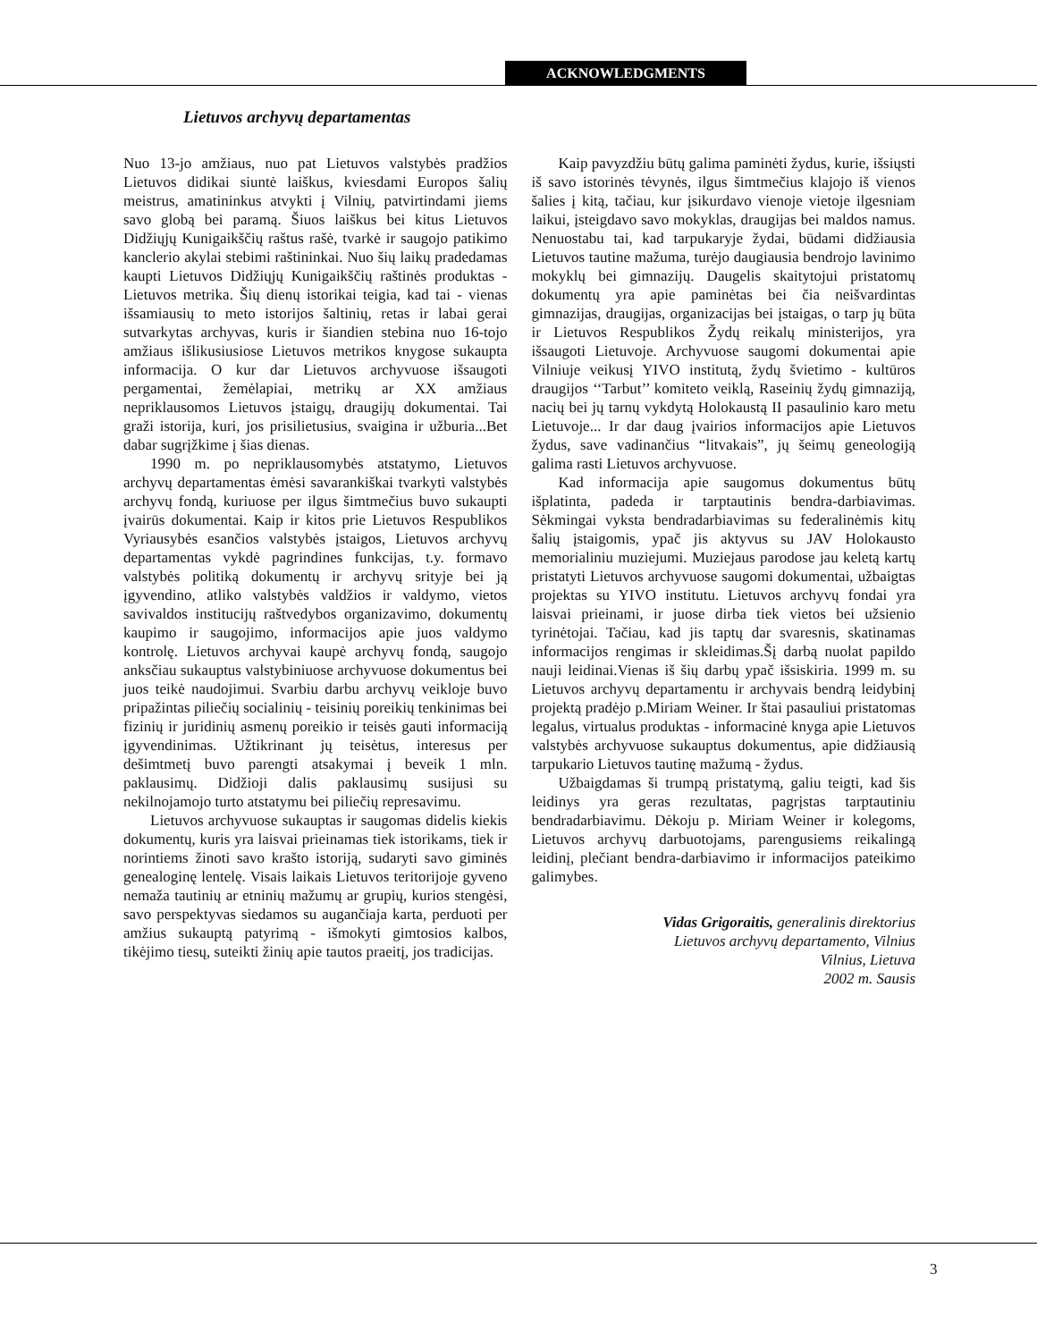ACKNOWLEDGMENTS
Lietuvos archyvų departamentas
Nuo 13-jo amžiaus, nuo pat Lietuvos valstybės pradžios Lietuvos didikai siuntė laiškus, kviesdami Europos šalių meistrus, amatininkus atvykti į Vilnių, patvirtindami jiems savo globą bei paramą. Šiuos laiškus bei kitus Lietuvos Didžiųjų Kunigaikščių raštus rašė, tvarkė ir saugojo patikimo kanclerio akylai stebimi raštininkai. Nuo šių laikų pradedamas kaupti Lietuvos Didžiųjų Kunigaikščių raštinės produktas - Lietuvos metrika. Šių dienų istorikai teigia, kad tai - vienas išsamiausių to meto istorijos šaltinių, retas ir labai gerai sutvarkytas archyvas, kuris ir šiandien stebina nuo 16-tojo amžiaus išlikusiusiose Lietuvos metrikos knygose sukaupta informacija. O kur dar Lietuvos archyvuose išsaugoti pergamentai, žemėlapiai, metrikų ar XX amžiaus nepriklausomos Lietuvos įstaigų, draugijų dokumentai. Tai graži istorija, kuri, jos prisilietusius, svaigina ir užburia...Bet dabar sugrįžkime į šias dienas.
1990 m. po nepriklausomybės atstatymo, Lietuvos archyvų departamentas ėmėsi savarankiškai tvarkyti valstybės archyvų fondą, kuriuose per ilgus šimtmečius buvo sukaupti įvairūs dokumentai. Kaip ir kitos prie Lietuvos Respublikos Vyriausybės esančios valstybės įstaigos, Lietuvos archyvų departamentas vykdė pagrindines funkcijas, t.y. formavo valstybės politiką dokumentų ir archyvų srityje bei ją įgyvendino, atliko valstybės valdžios ir valdymo, vietos savivaldos institucijų raštvedybos organizavimo, dokumentų kaupimo ir saugojimo, informacijos apie juos valdymo kontrolę. Lietuvos archyvai kaupė archyvų fondą, saugojo anksčiau sukauptus valstybiniuose archyvuose dokumentus bei juos teikė naudojimui. Svarbiu darbu archyvų veikloje buvo pripažintas piliečių socialinių - teisinių poreikių tenkinimas bei fizinių ir juridinių asmenų poreikio ir teisės gauti informaciją įgyvendinimas. Užtikrinant jų teisėtus, interesus per dešimtmetį buvo parengti atsakymai į beveik 1 mln. paklausimų. Didžioji dalis paklausimų susijusi su nekilnojamojo turto atstatymu bei piliečių represavimu.
Lietuvos archyvuose sukauptas ir saugomas didelis kiekis dokumentų, kuris yra laisvai prieinamas tiek istorikams, tiek ir norintiems žinoti savo krašto istoriją, sudaryti savo giminės genealoginę lentelę. Visais laikais Lietuvos teritorijoje gyveno nemaža tautinių ar etninių mažumų ar grupių, kurios stengėsi, savo perspektyvas siedamos su augančiaja karta, perduoti per amžius sukauptą patyrimą - išmokyti gimtosios kalbos, tikėjimo tiesų, suteikti žinių apie tautos praeitį, jos tradicijas.
Kaip pavyzdžiu būtų galima paminėti žydus, kurie, išsiųsti iš savo istorinės tėvynės, ilgus šimtmečius klajojo iš vienos šalies į kitą, tačiau, kur įsikurdavo vienoje vietoje ilgesniam laikui, įsteigdavo savo mokyklas, draugijas bei maldos namus. Nenuostabu tai, kad tarpukaryje žydai, būdami didžiausia Lietuvos tautine mažuma, turėjo daugiausia bendrojo lavinimo mokyklų bei gimnazijų. Daugelis skaitytojui pristatomų dokumentų yra apie paminėtas bei čia neišvardintas gimnazijas, draugijas, organizacijas bei įstaigas, o tarp jų būta ir Lietuvos Respublikos Žydų reikalų ministerijos, yra išsaugoti Lietuvoje. Archyvuose saugomi dokumentai apie Vilniuje veikusį YIVO institutą, žydų švietimo - kultūros draugijos ‘‘Tarbut’’ komiteto veiklą, Raseinių žydų gimnaziją, nacių bei jų tarnų vykdytą Holokaustą II pasaulinio karo metu Lietuvoje... Ir dar daug įvairios informacijos apie Lietuvos žydus, save vadinančius “litvakais”, jų šeimų geneologiją galima rasti Lietuvos archyvuose.
Kad informacija apie saugomus dokumentus būtų išplatinta, padeda ir tarptautinis bendra-darbiavimas. Sėkmingai vyksta bendradarbiavimas su federalinėmis kitų šalių įstaigomis, ypač jis aktyvus su JAV Holokausto memorialiniu muziejumi. Muziejaus parodose jau keletą kartų pristatyti Lietuvos archyvuose saugomi dokumentai, užbaigtas projektas su YIVO institutu. Lietuvos archyvų fondai yra laisvai prieinami, ir juose dirba tiek vietos bei užsienio tyrinėtojai. Tačiau, kad jis taptų dar svaresnis, skatinamas informacijos rengimas ir skleidimas.Šį darbą nuolat papildo nauji leidinai.Vienas iš šių darbų ypač išsiskiria. 1999 m. su Lietuvos archyvų departamentu ir archyvais bendrą leidybinį projektą pradėjo p.Miriam Weiner. Ir štai pasauliui pristatomas legalus, virtualus produktas - informacinė knyga apie Lietuvos valstybės archyvuose sukauptus dokumentus, apie didžiausią tarpukario Lietuvos tautinę mažumą - žydus.
Užbaigdamas ši trumpą pristatymą, galiu teigti, kad šis leidinys yra geras rezultatas, pagrįstas tarptautiniu bendradarbiavimu. Dėkoju p. Miriam Weiner ir kolegoms, Lietuvos archyvų darbuotojams, parengusiems reikalingą leidinį, plečiant bendra-darbiavimo ir informacijos pateikimo galimybes.
Vidas Grigoraitis, generalinis direktorius
Lietuvos archyvų departamento, Vilnius
Vilnius, Lietuva
2002 m. Sausis
3